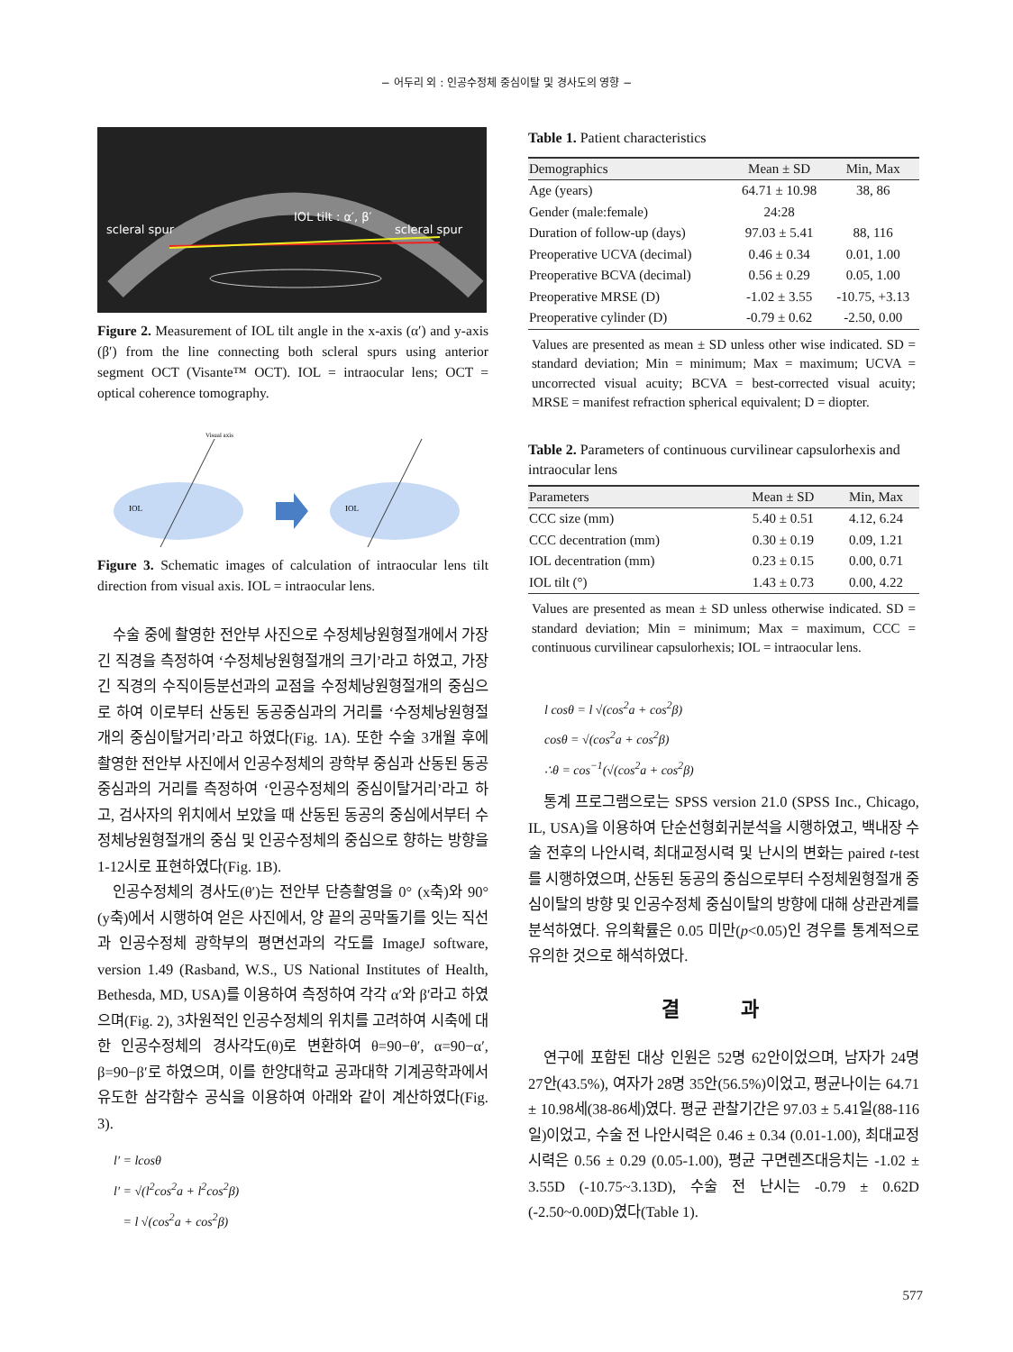− 어두리 외 : 인공수정체 중심이탈 및 경사도의 영향 −
scleral spur
IOL tilt : α′, β′
scleral spur
Figure 2. Measurement of IOL tilt angle in the x-axis (α′) and y-axis (β′) from the line connecting both scleral spurs using anterior segment OCT (Visante™ OCT). IOL = intraocular lens; OCT = optical coherence tomography.
Visual axis
IOL
IOL
Figure 3. Schematic images of calculation of intraocular lens tilt direction from visual axis. IOL = intraocular lens.
수술 중에 촬영한 전안부 사진으로 수정체낭원형절개에서 가장 긴 직경을 측정하여 ‘수정체낭원형절개의 크기’라고 하였고, 가장 긴 직경의 수직이등분선과의 교점을 수정체낭원형절개의 중심으로 하여 이로부터 산동된 동공중심과의 거리를 ‘수정체낭원형절개의 중심이탈거리’라고 하였다(Fig. 1A). 또한 수술 3개월 후에 촬영한 전안부 사진에서 인공수정체의 광학부 중심과 산동된 동공중심과의 거리를 측정하여 ‘인공수정체의 중심이탈거리’라고 하고, 검사자의 위치에서 보았을 때 산동된 동공의 중심에서부터 수정체낭원형절개의 중심 및 인공수정체의 중심으로 향하는 방향을 1-12시로 표현하였다(Fig. 1B).
인공수정체의 경사도(θ′)는 전안부 단층촬영을 0° (x축)와 90° (y축)에서 시행하여 얻은 사진에서, 양 끝의 공막돌기를 잇는 직선과 인공수정체 광학부의 평면선과의 각도를 ImageJ software, version 1.49 (Rasband, W.S., US National Institutes of Health, Bethesda, MD, USA)를 이용하여 측정하여 각각 α′와 β′라고 하였으며(Fig. 2), 3차원적인 인공수정체의 위치를 고려하여 시축에 대한 인공수정체의 경사각도(θ)로 변환하여 θ=90−θ′, α=90−α′, β=90−β′로 하였으며, 이를 한양대학교 공과대학 기계공학과에서 유도한 삼각함수 공식을 이용하여 아래와 같이 계산하였다(Fig. 3).
l′ = lcosθ
l′ = √(l<sup>2</sup>cos<sup>2</sup>a + l<sup>2</sup>cos<sup>2</sup>β)
= l √(cos<sup>2</sup>a + cos<sup>2</sup>β)
Table 1. Patient characteristics
| Demographics | Mean ± SD | Min, Max |
| --- | --- | --- |
| Age (years) | 64.71 ± 10.98 | 38, 86 |
| Gender (male:female) | 24:28 | |
| Duration of follow-up (days) | 97.03 ± 5.41 | 88, 116 |
| Preoperative UCVA (decimal) | 0.46 ± 0.34 | 0.01, 1.00 |
| Preoperative BCVA (decimal) | 0.56 ± 0.29 | 0.05, 1.00 |
| Preoperative MRSE (D) | -1.02 ± 3.55 | -10.75, +3.13 |
| Preoperative cylinder (D) | -0.79 ± 0.62 | -2.50, 0.00 |
Values are presented as mean ± SD unless other wise indicated. SD = standard deviation; Min = minimum; Max = maximum; UCVA = uncorrected visual acuity; BCVA = best-corrected visual acuity; MRSE = manifest refraction spherical equivalent; D = diopter.
Table 2. Parameters of continuous curvilinear capsulorhexis and intraocular lens
| Parameters | Mean ± SD | Min, Max |
| --- | --- | --- |
| CCC size (mm) | 5.40 ± 0.51 | 4.12, 6.24 |
| CCC decentration (mm) | 0.30 ± 0.19 | 0.09, 1.21 |
| IOL decentration (mm) | 0.23 ± 0.15 | 0.00, 0.71 |
| IOL tilt (°) | 1.43 ± 0.73 | 0.00, 4.22 |
Values are presented as mean ± SD unless otherwise indicated. SD = standard deviation; Min = minimum; Max = maximum, CCC = continuous curvilinear capsulorhexis; IOL = intraocular lens.
l cosθ = l √(cos<sup>2</sup>a + cos<sup>2</sup>β)
cosθ = √(cos<sup>2</sup>a + cos<sup>2</sup>β)
∴θ = cos<sup>−1</sup>(√(cos<sup>2</sup>a + cos<sup>2</sup>β)
통계 프로그램으로는 SPSS version 21.0 (SPSS Inc., Chicago, IL, USA)을 이용하여 단순선형회귀분석을 시행하였고, 백내장 수술 전후의 나안시력, 최대교정시력 및 난시의 변화는 paired t-test를 시행하였으며, 산동된 동공의 중심으로부터 수정체원형절개 중심이탈의 방향 및 인공수정체 중심이탈의 방향에 대해 상관관계를 분석하였다. 유의확률은 0.05 미만(p<0.05)인 경우를 통계적으로 유의한 것으로 해석하였다.
결 과
연구에 포함된 대상 인원은 52명 62안이었으며, 남자가 24명 27안(43.5%), 여자가 28명 35안(56.5%)이었고, 평균나이는 64.71 ± 10.98세(38-86세)였다. 평균 관찰기간은 97.03 ± 5.41일(88-116일)이었고, 수술 전 나안시력은 0.46 ± 0.34 (0.01-1.00), 최대교정시력은 0.56 ± 0.29 (0.05-1.00), 평균 구면렌즈대응치는 -1.02 ± 3.55D (-10.75~3.13D), 수술 전 난시는 -0.79 ± 0.62D (-2.50~0.00D)였다(Table 1).
577